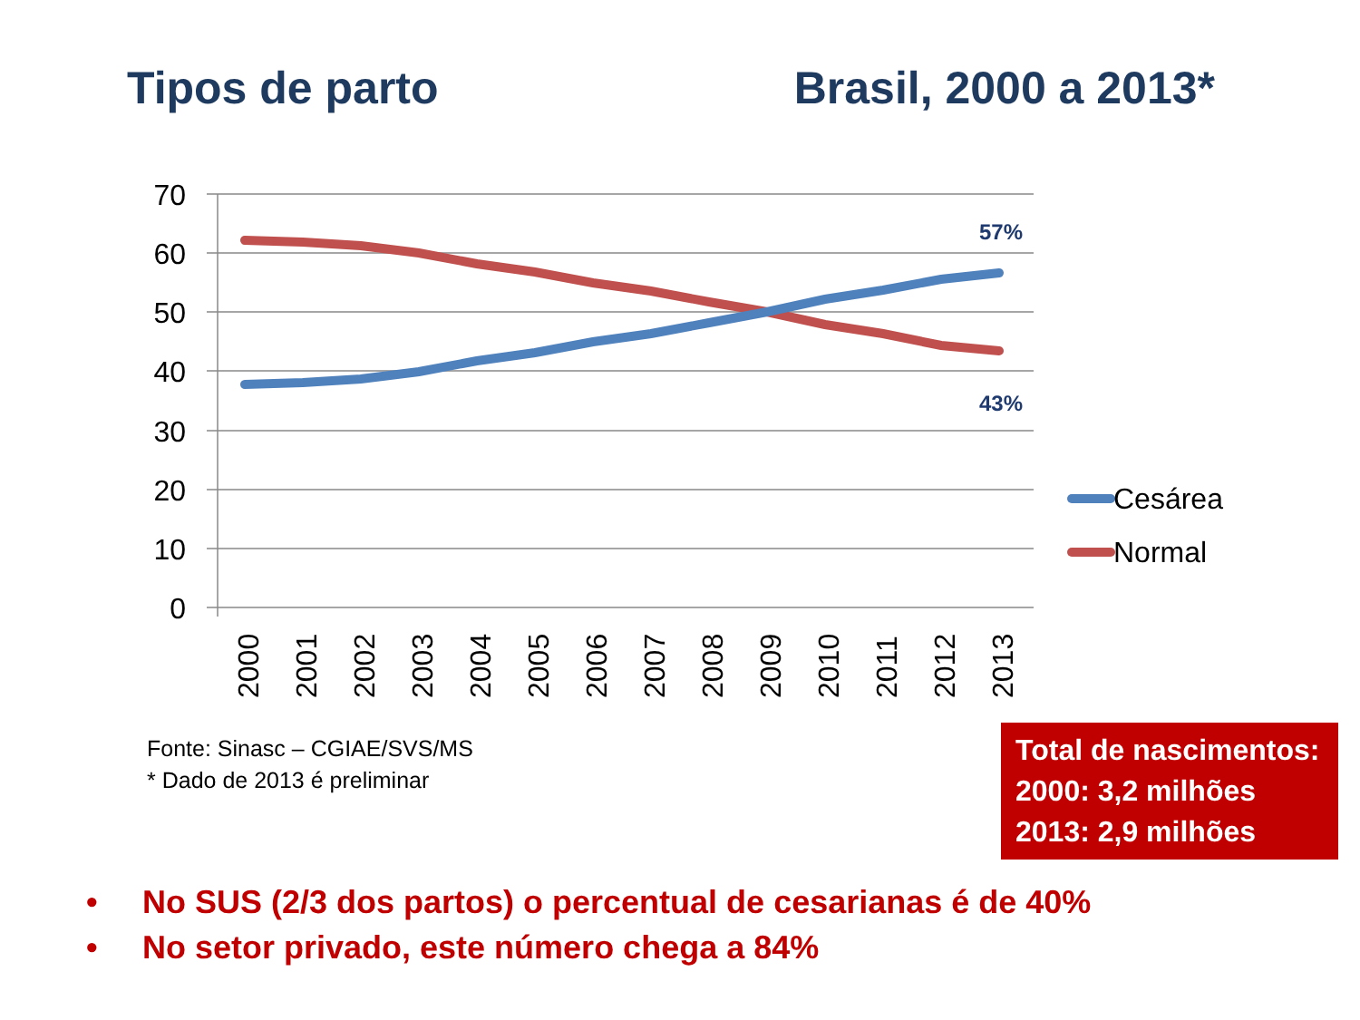Tipos de parto Brasil, 2000 a 2013*
70
60
50
40
30
20
10
0
2000
2001
2002
2003
2004
2005
2006
2007
2008
2009
2010
2011
2012
2013
57%
43%
Cesárea
Normal
Fonte: Sinasc – CGIAE/SVS/MS
* Dado de 2013 é preliminar
Total de nascimentos:
2000: 3,2 milhões
2013: 2,9 milhões
• No SUS (2/3 dos partos) o percentual de cesarianas é de 40%
• No setor privado, este número chega a 84%